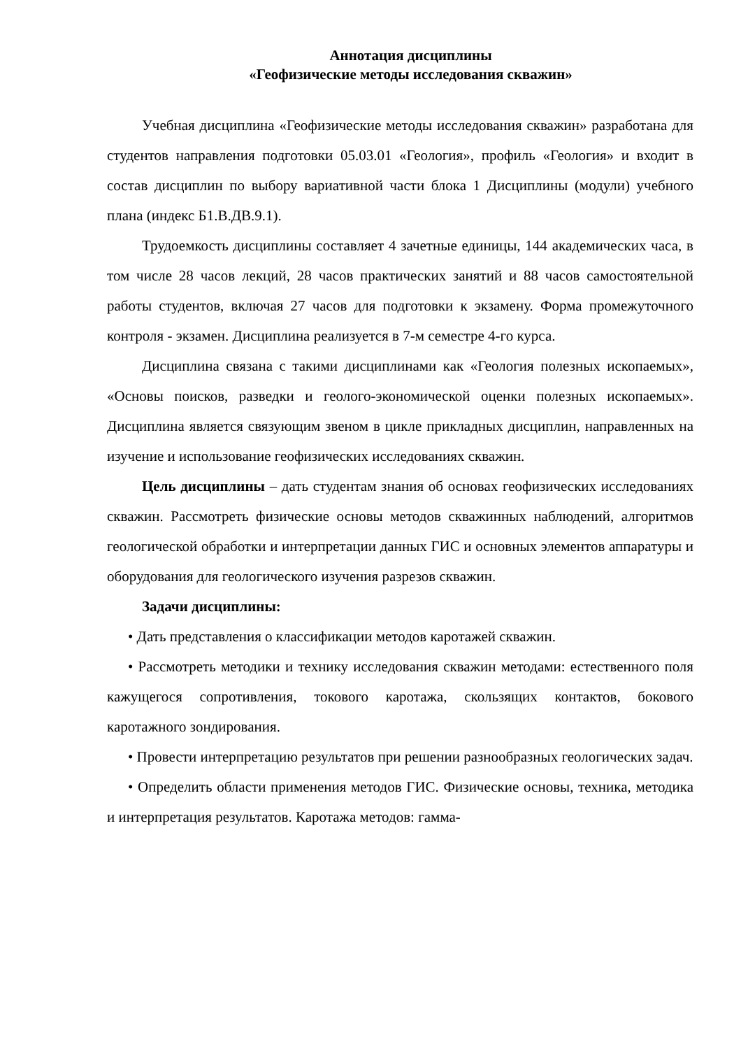Аннотация дисциплины
«Геофизические методы исследования скважин»
Учебная дисциплина «Геофизические методы исследования скважин» разработана для студентов направления подготовки 05.03.01 «Геология», профиль «Геология» и входит в состав дисциплин по выбору вариативной части блока 1 Дисциплины (модули) учебного плана (индекс Б1.В.ДВ.9.1).
Трудоемкость дисциплины составляет 4 зачетные единицы, 144 академических часа, в том числе 28 часов лекций, 28 часов практических занятий и 88 часов самостоятельной работы студентов, включая 27 часов для подготовки к экзамену. Форма промежуточного контроля - экзамен. Дисциплина реализуется в 7-м семестре 4-го курса.
Дисциплина связана с такими дисциплинами как «Геология полезных ископаемых», «Основы поисков, разведки и геолого-экономической оценки полезных ископаемых». Дисциплина является связующим звеном в цикле прикладных дисциплин, направленных на изучение и использование геофизических исследованиях скважин.
Цель дисциплины – дать студентам знания об основах геофизических исследованиях скважин. Рассмотреть физические основы методов скважинных наблюдений, алгоритмов геологической обработки и интерпретации данных ГИС и основных элементов аппаратуры и оборудования для геологического изучения разрезов скважин.
Задачи дисциплины:
• Дать представления о классификации методов каротажей скважин.
• Рассмотреть методики и технику исследования скважин методами: естественного поля кажущегося сопротивления, токового каротажа, скользящих контактов, бокового каротажного зондирования.
• Провести интерпретацию результатов при решении разнообразных геологических задач.
• Определить области применения методов ГИС. Физические основы, техника, методика и интерпретация результатов. Каротажа методов: гамма-